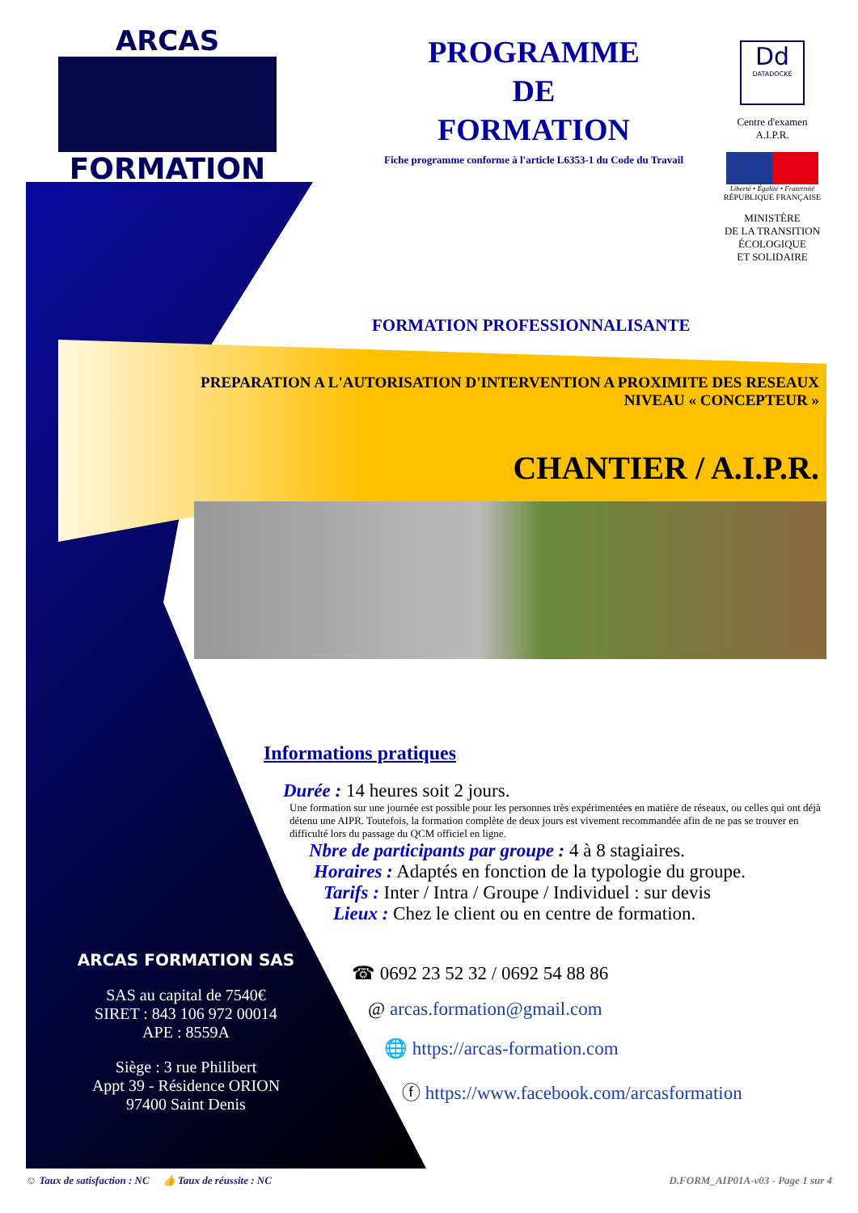ARCAS
FORMATION
PROGRAMME
DE
FORMATION
Fiche programme conforme à l'article L6353-1 du Code du Travail
Dd
DATADOCKÉ
Centre d'examen
A.I.P.R.
Liberté • Égalité • Fraternité
RÉPUBLIQUE FRANÇAISE
MINISTÈRE
DE LA TRANSITION
ÉCOLOGIQUE
ET SOLIDAIRE
FORMATION PROFESSIONNALISANTE
PREPARATION A L'AUTORISATION D'INTERVENTION A PROXIMITE DES RESEAUX
NIVEAU « CONCEPTEUR »
CHANTIER / A.I.P.R.
Informations pratiques
Durée : 14 heures soit 2 jours.
Une formation sur une journée est possible pour les personnes très expérimentées en matière de réseaux, ou celles qui ont déjà détenu une AIPR. Toutefois, la formation complète de deux jours est vivement recommandée afin de ne pas se trouver en difficulté lors du passage du QCM officiel en ligne.
Nbre de participants par groupe : 4 à 8 stagiaires.
Horaires : Adaptés en fonction de la typologie du groupe.
Tarifs : Inter / Intra / Groupe / Individuel : sur devis
Lieux : Chez le client ou en centre de formation.
☎ 0692 23 52 32 / 0692 54 88 86
@ arcas.formation@gmail.com
🌐 https://arcas-formation.com
ⓕ https://www.facebook.com/arcasformation
ARCAS FORMATION SAS
SAS au capital de 7540€
SIRET : 843 106 972 00014
APE : 8559A
Siège : 3 rue Philibert
Appt 39 - Résidence ORION
97400 Saint Denis
☺ Taux de satisfaction : NC 👍 Taux de réussite : NC
D.FORM_AIP01A-v03 - Page 1 sur 4